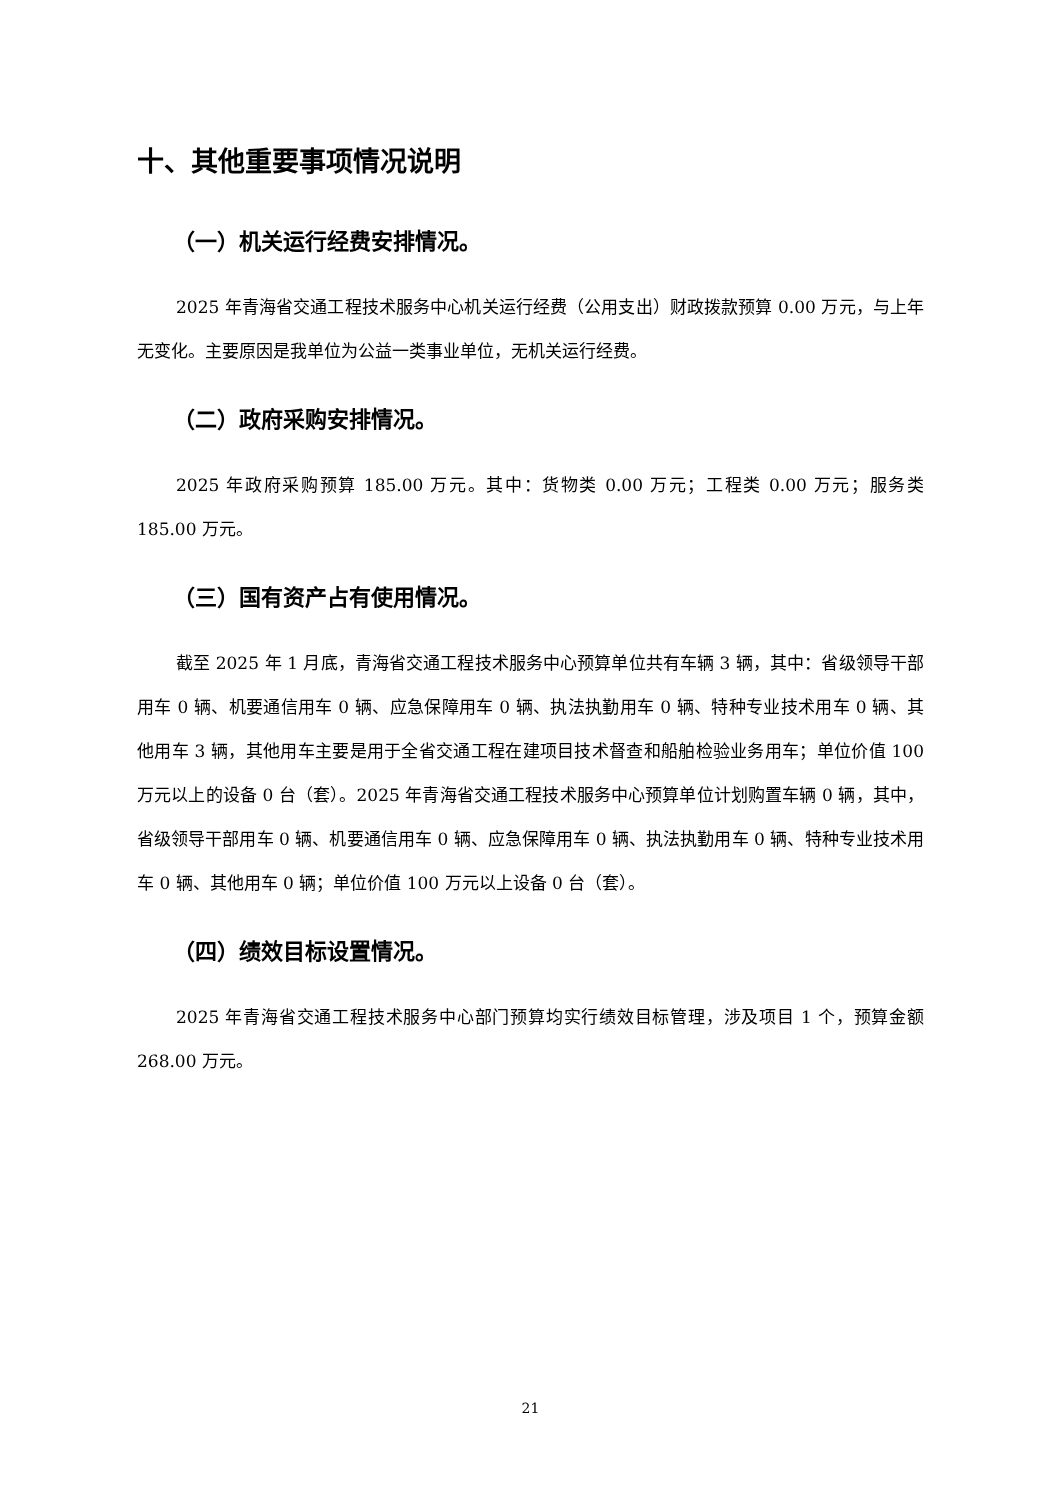十、其他重要事项情况说明
（一）机关运行经费安排情况。
2025 年青海省交通工程技术服务中心机关运行经费（公用支出）财政拨款预算 0.00 万元，与上年无变化。主要原因是我单位为公益一类事业单位，无机关运行经费。
（二）政府采购安排情况。
2025 年政府采购预算 185.00 万元。其中：货物类 0.00 万元；工程类 0.00 万元；服务类 185.00 万元。
（三）国有资产占有使用情况。
截至 2025 年 1 月底，青海省交通工程技术服务中心预算单位共有车辆 3 辆，其中：省级领导干部用车 0 辆、机要通信用车 0 辆、应急保障用车 0 辆、执法执勤用车 0 辆、特种专业技术用车 0 辆、其他用车 3 辆，其他用车主要是用于全省交通工程在建项目技术督查和船舶检验业务用车；单位价值 100 万元以上的设备 0 台（套）。2025 年青海省交通工程技术服务中心预算单位计划购置车辆 0 辆，其中，省级领导干部用车 0 辆、机要通信用车 0 辆、应急保障用车 0 辆、执法执勤用车 0 辆、特种专业技术用车 0 辆、其他用车 0 辆；单位价值 100 万元以上设备 0 台（套）。
（四）绩效目标设置情况。
2025 年青海省交通工程技术服务中心部门预算均实行绩效目标管理，涉及项目 1 个，预算金额 268.00 万元。
21